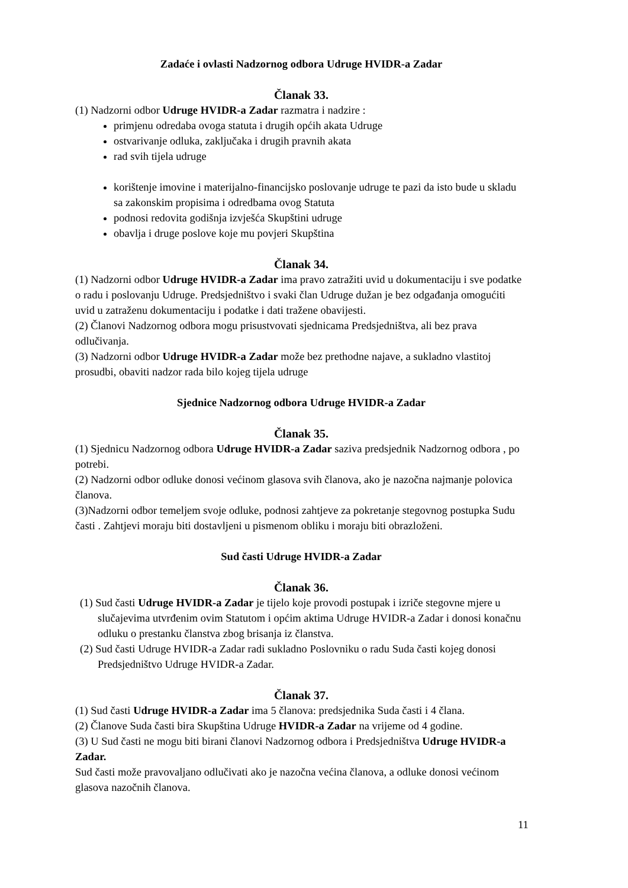Zadaće i ovlasti Nadzornog odbora Udruge HVIDR-a Zadar
Članak 33.
(1) Nadzorni odbor Udruge HVIDR-a Zadar razmatra i nadzire :
primjenu odredaba ovoga statuta i drugih općih akata Udruge
ostvarivanje odluka, zaključaka i drugih pravnih akata
rad svih tijela udruge
korištenje imovine i materijalno-financijsko poslovanje udruge te pazi da isto bude u skladu sa zakonskim propisima i odredbama ovog Statuta
podnosi redovita godišnja izvješća Skupštini udruge
obavlja i druge poslove koje mu povjeri Skupština
Članak 34.
(1) Nadzorni odbor Udruge HVIDR-a Zadar ima pravo zatražiti uvid u dokumentaciju i sve podatke o radu i poslovanju Udruge. Predsjedništvo i svaki član Udruge dužan je bez odgađanja omogućiti uvid u zatraženu dokumentaciju i podatke i dati tražene obavijesti.
(2) Članovi Nadzornog odbora mogu prisustvovati sjednicama Predsjedništva, ali bez prava odlučivanja.
(3) Nadzorni odbor Udruge HVIDR-a Zadar može bez prethodne najave, a sukladno vlastitoj prosudbi, obaviti nadzor rada bilo kojeg tijela udruge
Sjednice Nadzornog odbora Udruge HVIDR-a Zadar
Članak 35.
(1) Sjednicu Nadzornog odbora Udruge HVIDR-a Zadar saziva predsjednik Nadzornog odbora , po potrebi.
(2) Nadzorni odbor odluke donosi većinom glasova svih članova, ako je nazočna najmanje polovica članova.
(3)Nadzorni odbor temeljem svoje odluke, podnosi zahtjeve za pokretanje stegovnog postupka Sudu časti . Zahtjevi moraju biti dostavljeni u pismenom obliku i moraju biti obrazloženi.
Sud časti Udruge HVIDR-a Zadar
Članak 36.
(1) Sud časti Udruge HVIDR-a Zadar je tijelo koje provodi postupak i izriče stegovne mjere u slučajevima utvrđenim ovim Statutom i općim aktima Udruge HVIDR-a Zadar i donosi konačnu odluku o prestanku članstva zbog brisanja iz članstva.
(2) Sud časti Udruge HVIDR-a Zadar radi sukladno Poslovniku o radu Suda časti kojeg donosi Predsjedništvo Udruge HVIDR-a Zadar.
Članak 37.
(1) Sud časti Udruge HVIDR-a Zadar ima 5 članova: predsjednika Suda časti i 4 člana.
(2) Članove Suda časti bira Skupština Udruge HVIDR-a Zadar na vrijeme od 4 godine.
(3) U Sud časti ne mogu biti birani članovi Nadzornog odbora i Predsjedništva Udruge HVIDR-a Zadar.
Sud časti može pravovaljano odlučivati ako je nazočna većina članova, a odluke donosi većinom glasova nazočnih članova.
11